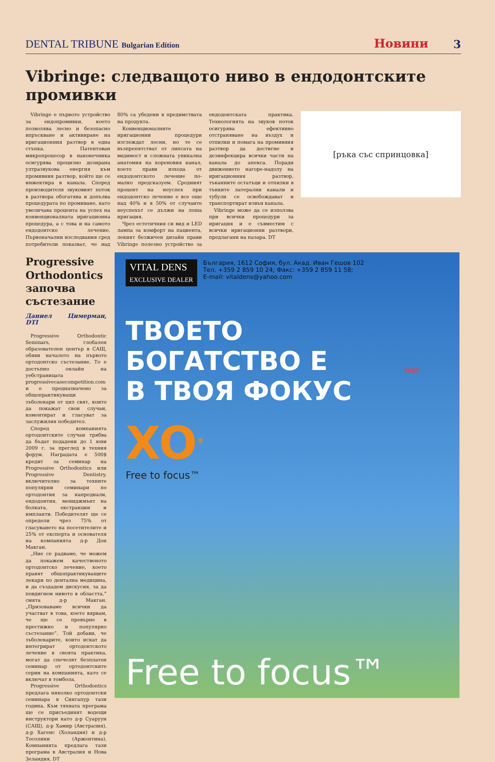DENTAL TRIBUNE Bulgarian Edition Новини 3
Vibringe: следващото ниво в ендодонтските промивки
Vibringe е първото устройство за ендопромивки, което позволява лесно и безопасно впръскване и активиране на иригационния разтвор в една стъпка. Патентован микропроцесор в наконечника осигурява прецизно дозирана ултразвукова енергия към промивния разтвор, който ще се инжектира в канала. Според производителя звуковият поток в разтвора обогатява и допълва процедурата по промиване, като увеличава процента на успех на конвенционалната иригационна процедура, а с това и на самото ендодонтско лечение. Първоначални изследвания сред потребители показват, че над 80% са убедени в предимствата на продукта.
Конвенционалните иригационни процедури изглеждат лесни, но те се възпрепятстват от липсата на видимост и сложната уникална анатомия на кореновия канал, което прави изхода от ендодонтското лечение по-малко предсказуем. Средният процент на неуспех при ендодонтско лечение е все още над 40% и в 50% от случаите неуспехът се дължи на лоша иригация.
Чрез естетичния си вид и LED лампа за комфорт на пациента, лекият безжичен дизайн прави Vibringe полезно устройство за ендодонтската практика. Технологията на звуков поток осигурява ефективно отстраняване на въздух и отпилки и помага на промивния разтвор да достигне и дезинфекцира всички части на канала до апекса. Поради движението нагоре-надолу на иригационния разтвор, тъканните остатъци и отпилки в тънките латерални канали и тубули се освобождават и транспортират извън канала.
Vibringe може да се използва при всички процедури за иригация и е съвместим с всички иригационни разтвори, предлагани на пазара. DT
[ръка със спринцовка]
Progressive Orthodontics започва състезание
Даниел Цимерман, DTI
Progressive Orthodontic Seminars, глобален образователен център в САЩ, обяви началото на първото ортодонтско състезание. То е достъпно онлайн на уебстраницата progressivecasecompetition.com и е предназначено за общопрактикуващи зъболекари от цял свят, които да покажат свои случаи, коментират и гласуват за заслужилия победител.
Според компанията ортодонтските случаи трябва да бъдат подадени до 1 юни 2009 г. за преглед в техния форум. Наградата е 500$ кредит за семинар на Progressive Orthodontics или Progressive Dentistry, включително за техните популярни семинари по ортодонтия за напреднали, ендодонтия, мениджмънт на болката, екстракции и импланти. Победителят ще се определи чрез 75% от гласуването на посетителите и 25% от експерта и основателя на компанията д-р Дон Макган.
„Ние се радваме, че можем да покажем качественото ортодонтско лечение, което правят общопрактикуващите лекари по дентална медицина, и да създадем дискусия, за да повдигнем нивото в областта,” смята д-р Макган. „Призоваваме всички да участват в това, което вярвам, че ще се превърне в престижно и популярно състезание”. Той добави, че зъболекарите, които искат да интегрират ортодонтското лечение в своята практика, могат да спечелят безплатен семинар от ортодонтските серии на компанията, като се включат в томбола.
Progressive Orthodontics предлага няколко ортодонтски семинара в Сингапур тази година. Към тяхната програма ще се присъединят водещи инструктори като д-р Суаруун (САЩ), д-р Хамир (Австралия), д-р Хагенс (Холандия) и д-р Тосолини (Аржентина). Компанията предлага тази програма в Австралия и Нова Зеландия. DT
VITAL DENS
EXCLUSIVE DEALER
България, 1612 София, бул. Акад. Иван Гешов 102
Тел. +359 2 859 10 24; Факс: +359 2 859 11 58;
E-mail: vitaldens@yahoo.com
ТВОЕТО
БОГАТСТВО Е
В ТВОЯ ФОКУС
XO<sup>®</sup>
Free to focus™
PREP
Free to focus™